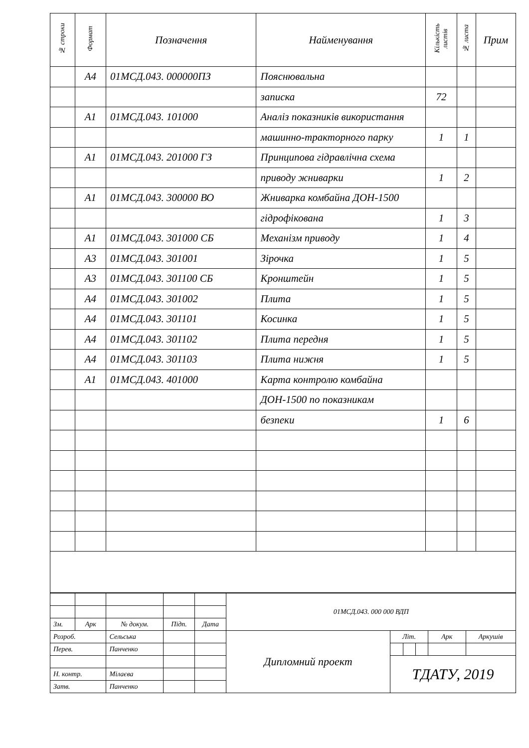| № строки | Формат | Позначення | Найменування | Кількість листів | № листа | Прим |
| --- | --- | --- | --- | --- | --- | --- |
| | А4 | 01МСД.043. 000000ПЗ | Пояснювальна | | | |
| | | | записка | 72 | | |
| | А1 | 01МСД.043. 101000 | Аналіз показників використання | | | |
| | | | машинно-тракторного парку | 1 | 1 | |
| | А1 | 01МСД.043. 201000 ГЗ | Принципова гідравлічна схема | | | |
| | | | приводу жниварки | 1 | 2 | |
| | А1 | 01МСД.043. 300000 ВО | Жниварка комбайна ДОН-1500 | | | |
| | | | гідрофікована | 1 | 3 | |
| | А1 | 01МСД.043. 301000 СБ | Механізм приводу | 1 | 4 | |
| | А3 | 01МСД.043. 301001 | Зірочка | 1 | 5 | |
| | А3 | 01МСД.043. 301100 СБ | Кронштейн | 1 | 5 | |
| | А4 | 01МСД.043. 301002 | Плита | 1 | 5 | |
| | А4 | 01МСД.043. 301101 | Косинка | 1 | 5 | |
| | А4 | 01МСД.043. 301102 | Плита передня | 1 | 5 | |
| | А4 | 01МСД.043. 301103 | Плита нижня | 1 | 5 | |
| | А1 | 01МСД.043. 401000 | Карта контролю комбайна | | | |
| | | | ДОН-1500 по показникам | | | |
| | | | безпеки | 1 | 6 | |
| | | | | | 01МСД.043. 000 000 ВДП | | | | | |
| Зм. | Арк | № докум. | Підп. | Дата | | | | | | |
| Розроб. | | Сельська | | | Дипломний проект | Літ. | | | Арк | Аркушів |
| Перев. | | Панченко | | | | | | | | |
| | | | | | | ТДАТУ, 2019 | | | | |
| Н. контр. | | Мілаєва | | | | | | | | |
| Затв. | | Панченко | | | | | | | | |